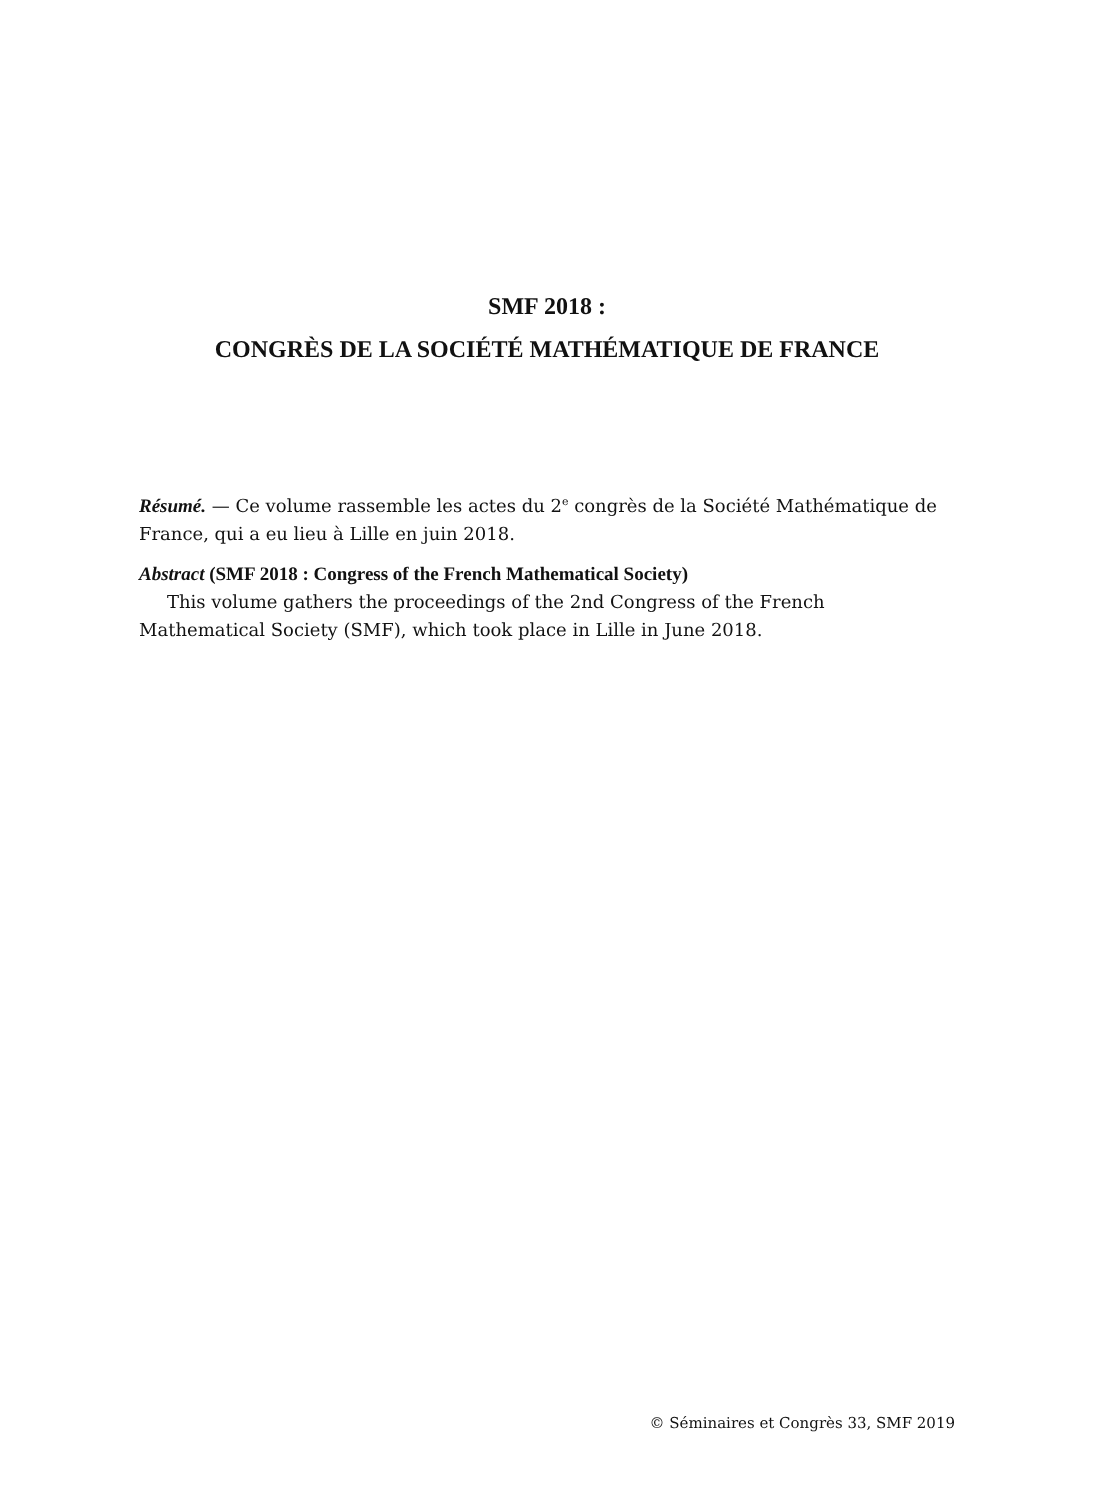SMF 2018 :
CONGRÈS DE LA SOCIÉTÉ MATHÉMATIQUE DE FRANCE
Résumé. — Ce volume rassemble les actes du 2<sup>e</sup> congrès de la Société Mathématique de France, qui a eu lieu à Lille en juin 2018.
Abstract (SMF 2018 : Congress of the French Mathematical Society)
This volume gathers the proceedings of the 2nd Congress of the French Mathematical Society (SMF), which took place in Lille in June 2018.
© Séminaires et Congrès 33, SMF 2019